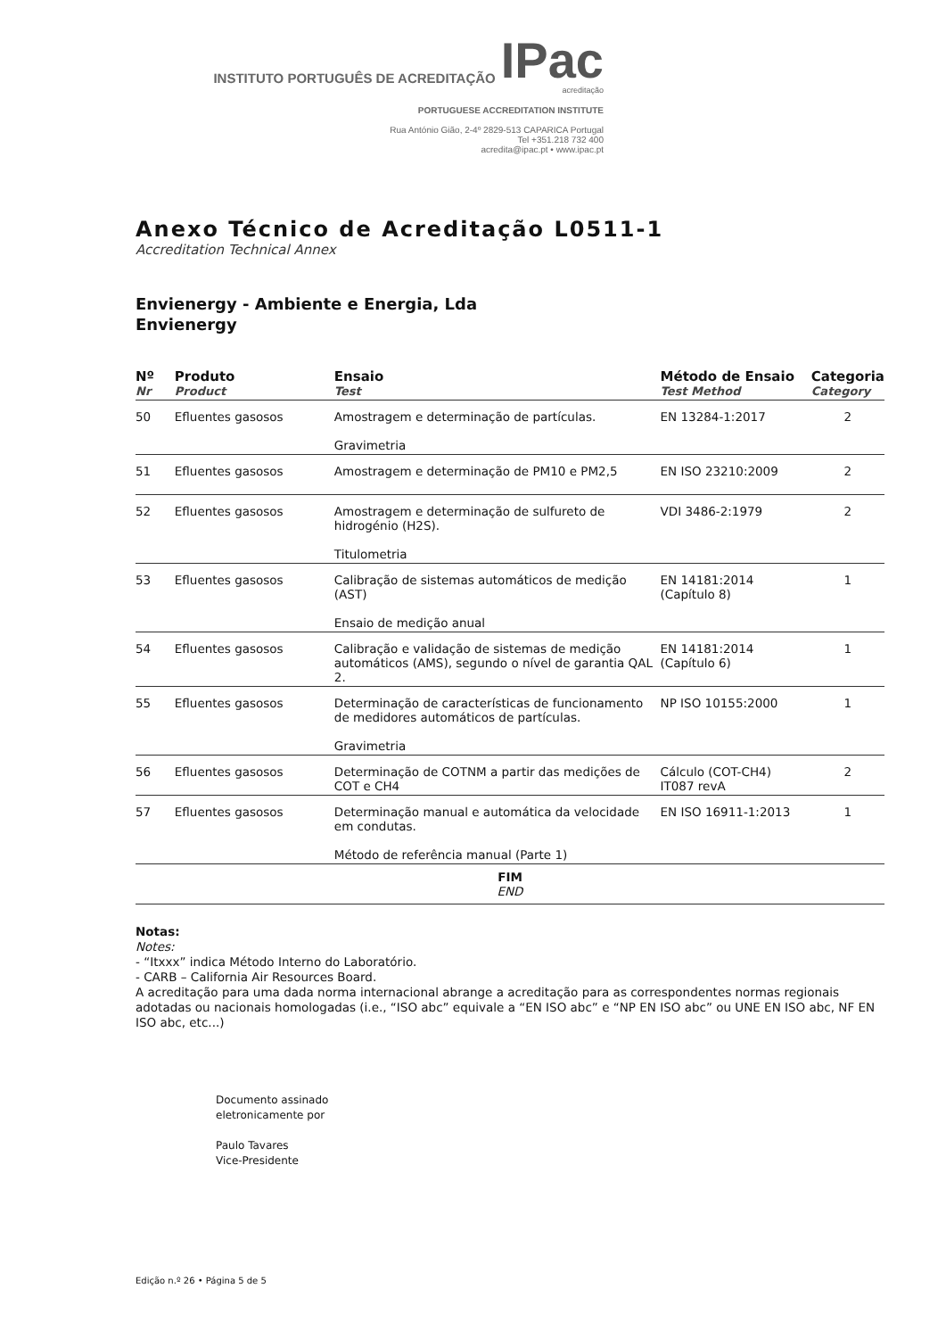INSTITUTO PORTUGUÊS DE ACREDITAÇÃO IPac
acreditação
PORTUGUESE ACCREDITATION INSTITUTE
Rua António Gião, 2-4º 2829-513 CAPARICA Portugal
Tel +351.218 732 400
acredita@ipac.pt • www.ipac.pt
Anexo Técnico de Acreditação L0511-1
Accreditation Technical Annex
Envienergy - Ambiente e Energia, Lda
Envienergy
| Nº Nr | Produto Product | Ensaio Test | Método de Ensaio Test Method | Categoria Category |
| --- | --- | --- | --- | --- |
| 50 | Efluentes gasosos | Amostragem e determinação de partículas. Gravimetria | EN 13284-1:2017 | 2 |
| 51 | Efluentes gasosos | Amostragem e determinação de PM10 e PM2,5 | EN ISO 23210:2009 | 2 |
| 52 | Efluentes gasosos | Amostragem e determinação de sulfureto de hidrogénio (H2S). Titulometria | VDI 3486-2:1979 | 2 |
| 53 | Efluentes gasosos | Calibração de sistemas automáticos de medição (AST) Ensaio de medição anual | EN 14181:2014 (Capítulo 8) | 1 |
| 54 | Efluentes gasosos | Calibração e validação de sistemas de medição automáticos (AMS), segundo o nível de garantia QAL 2. | EN 14181:2014 (Capítulo 6) | 1 |
| 55 | Efluentes gasosos | Determinação de características de funcionamento de medidores automáticos de partículas. Gravimetria | NP ISO 10155:2000 | 1 |
| 56 | Efluentes gasosos | Determinação de COTNM a partir das medições de COT e CH4 | Cálculo (COT-CH4) IT087 revA | 2 |
| 57 | Efluentes gasosos | Determinação manual e automática da velocidade em condutas. Método de referência manual (Parte 1) | EN ISO 16911-1:2013 | 1 |
| FIM END | | | | |
Notas:
Notes:
- “Itxxx” indica Método Interno do Laboratório.
- CARB – California Air Resources Board.
A acreditação para uma dada norma internacional abrange a acreditação para as correspondentes normas regionais adotadas ou nacionais homologadas (i.e., “ISO abc” equivale a “EN ISO abc” e “NP EN ISO abc” ou UNE EN ISO abc, NF EN ISO abc, etc...)
Documento assinado
eletronicamente por
Paulo Tavares
Vice-Presidente
Edição n.º 26 • Página 5 de 5